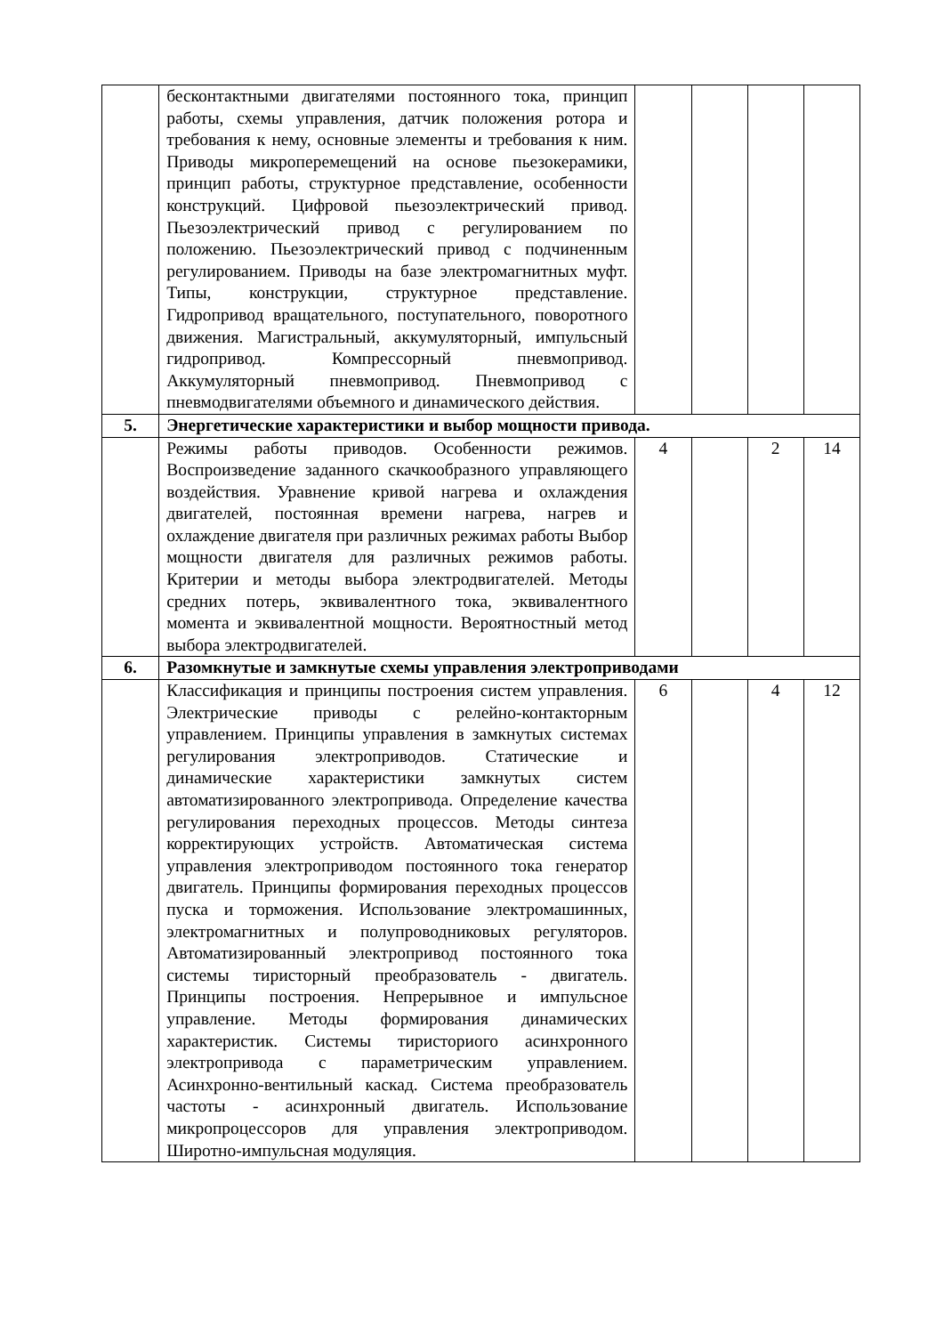| | бесконтактными двигателями постоянного тока, принцип работы, схемы управления, датчик положения ротора и требования к нему, основные элементы и требования к ним. Приводы микроперемещений на основе пьезокерамики, принцип работы, структурное представление, особенности конструкций. Цифровой пьезоэлектрический привод. Пьезоэлектрический привод с регулированием по положению. Пьезоэлектрический привод с подчиненным регулированием. Приводы на базе электромагнитных муфт. Типы, конструкции, структурное представление. Гидропривод вращательного, поступательного, поворотного движения. Магистральный, аккумуляторный, импульсный гидропривод. Компрессорный пневмопривод. Аккумуляторный пневмопривод. Пневмопривод с пневмодвигателями объемного и динамического действия. | | | | |
| 5. | Энергетические характеристики и выбор мощности привода. | | | | |
| | Режимы работы приводов. Особенности режимов. Воспроизведение заданного скачкообразного управляющего воздействия. Уравнение кривой нагрева и охлаждения двигателей, постоянная времени нагрева, нагрев и охлаждение двигателя при различных режимах работы Выбор мощности двигателя для различных режимов работы. Критерии и методы выбора электродвигателей. Методы средних потерь, эквивалентного тока, эквивалентного момента и эквивалентной мощности. Вероятностный метод выбора электродвигателей. | 4 | | 2 | 14 |
| 6. | Разомкнутые и замкнутые схемы управления электроприводами | | | | |
| | Классификация и принципы построения систем управления. Электрические приводы с релейно-контакторным управлением. Принципы управления в замкнутых системах регулирования электроприводов. Статические и динамические характеристики замкнутых систем автоматизированного электропривода. Определение качества регулирования переходных процессов. Методы синтеза корректирующих устройств. Автоматическая система управления электроприводом постоянного тока генератор двигатель. Принципы формирования переходных процессов пуска и торможения. Использование электромашинных, электромагнитных и полупроводниковых регуляторов. Автоматизированный электропривод постоянного тока системы тиристорный преобразователь - двигатель. Принципы построения. Непрерывное и импульсное управление. Методы формирования динамических характеристик. Системы тиристориого асинхронного электропривода с параметрическим управлением. Асинхронно-вентильный каскад. Система преобразователь частоты - асинхронный двигатель. Использование микропроцессоров для управления электроприводом. Широтно-импульсная модуляция. | 6 | | 4 | 12 |